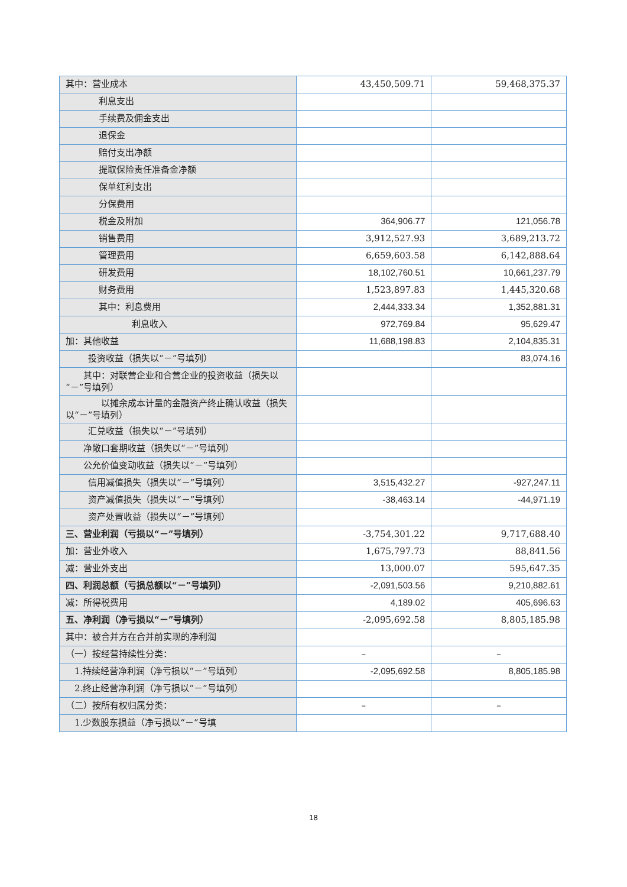| 其中：营业成本 | 43,450,509.71 | 59,468,375.37 |
| 利息支出 | | |
| 手续费及佣金支出 | | |
| 退保金 | | |
| 赔付支出净额 | | |
| 提取保险责任准备金净额 | | |
| 保单红利支出 | | |
| 分保费用 | | |
| 税金及附加 | 364,906.77 | 121,056.78 |
| 销售费用 | 3,912,527.93 | 3,689,213.72 |
| 管理费用 | 6,659,603.58 | 6,142,888.64 |
| 研发费用 | 18,102,760.51 | 10,661,237.79 |
| 财务费用 | 1,523,897.83 | 1,445,320.68 |
| 其中：利息费用 | 2,444,333.34 | 1,352,881.31 |
| 利息收入 | 972,769.84 | 95,629.47 |
| 加：其他收益 | 11,688,198.83 | 2,104,835.31 |
| 投资收益（损失以“－”号填列） | | 83,074.16 |
| 其中：对联营企业和合营企业的投资收益（损失以“－”号填列） | | |
| 以摊余成本计量的金融资产终止确认收益（损失以“－”号填列） | | |
| 汇兑收益（损失以“－”号填列） | | |
| 净敞口套期收益（损失以“－”号填列） | | |
| 公允价值变动收益（损失以“－”号填列） | | |
| 信用减值损失（损失以“－”号填列） | 3,515,432.27 | -927,247.11 |
| 资产减值损失（损失以“－”号填列） | -38,463.14 | -44,971.19 |
| 资产处置收益（损失以“－”号填列） | | |
| 三、营业利润（亏损以“－”号填列） | -3,754,301.22 | 9,717,688.40 |
| 加：营业外收入 | 1,675,797.73 | 88,841.56 |
| 减：营业外支出 | 13,000.07 | 595,647.35 |
| 四、利润总额（亏损总额以“－”号填列） | -2,091,503.56 | 9,210,882.61 |
| 减：所得税费用 | 4,189.02 | 405,696.63 |
| 五、净利润（净亏损以“－”号填列） | -2,095,692.58 | 8,805,185.98 |
| 其中：被合并方在合并前实现的净利润 | | |
| （一）按经营持续性分类： | – | – |
| 1.持续经营净利润（净亏损以“－”号填列） | -2,095,692.58 | 8,805,185.98 |
| 2.终止经营净利润（净亏损以“－”号填列） | | |
| （二）按所有权归属分类： | – | – |
| 1.少数股东损益（净亏损以“－”号填 | | |
18